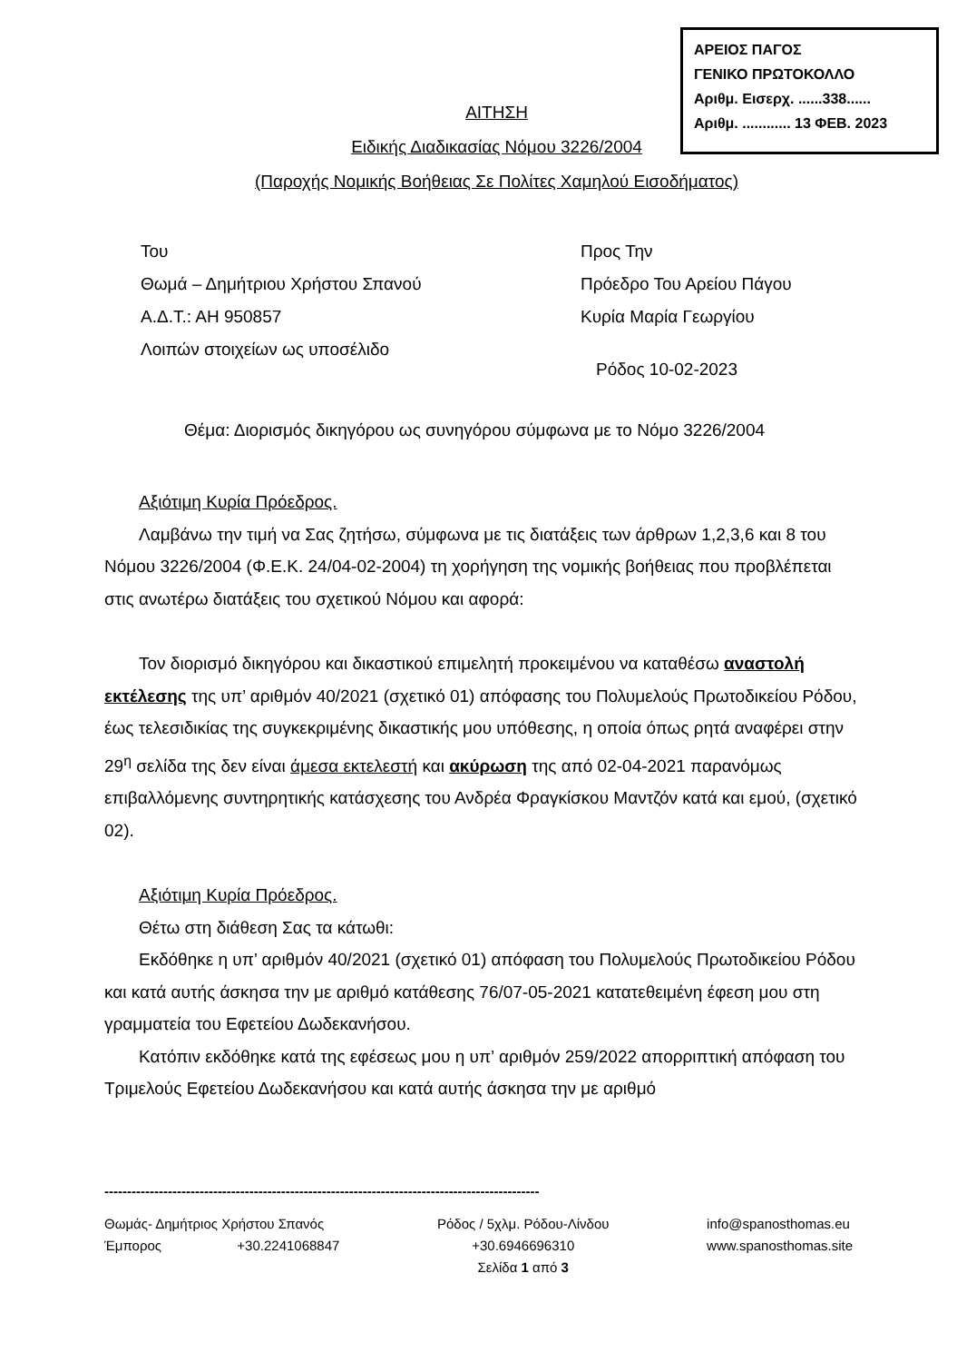ΑΡΕΙΟΣ ΠΑΓΟΣ
ΓΕΝΙΚΟ ΠΡΩΤΟΚΟΛΛΟ
Αριθμ. Εισερχ. ......338......
Αριθμ. ............ 13 ΦΕΒ. 2023
ΑΙΤΗΣΗ
Ειδικής Διαδικασίας Νόμου 3226/2004
(Παροχής Νομικής Βοήθειας Σε Πολίτες Χαμηλού Εισοδήματος)
Του
Θωμά – Δημήτριου Χρήστου Σπανού
Α.Δ.Τ.: ΑΗ 950857
Λοιπών στοιχείων ως υποσέλιδο
Προς Την
Πρόεδρο Του Αρείου Πάγου
Κυρία Μαρία Γεωργίου
Ρόδος 10-02-2023
Θέμα: Διορισμός δικηγόρου ως συνηγόρου σύμφωνα με το Νόμο 3226/2004
Αξιότιμη Κυρία Πρόεδρος.
Λαμβάνω την τιμή να Σας ζητήσω, σύμφωνα με τις διατάξεις των άρθρων 1,2,3,6 και 8 του Νόμου 3226/2004 (Φ.Ε.Κ. 24/04-02-2004) τη χορήγηση της νομικής βοήθειας που προβλέπεται στις ανωτέρω διατάξεις του σχετικού Νόμου και αφορά:
Τον διορισμό δικηγόρου και δικαστικού επιμελητή προκειμένου να καταθέσω αναστολή εκτέλεσης της υπ’ αριθμόν 40/2021 (σχετικό 01) απόφασης του Πολυμελούς Πρωτοδικείου Ρόδου, έως τελεσιδικίας της συγκεκριμένης δικαστικής μου υπόθεσης, η οποία όπως ρητά αναφέρει στην 29<sup>η</sup> σελίδα της δεν είναι άμεσα εκτελεστή και ακύρωση της από 02-04-2021 παρανόμως επιβαλλόμενης συντηρητικής κατάσχεσης του Ανδρέα Φραγκίσκου Μαντζόν κατά και εμού, (σχετικό 02).
Αξιότιμη Κυρία Πρόεδρος.
Θέτω στη διάθεση Σας τα κάτωθι:
Εκδόθηκε η υπ’ αριθμόν 40/2021 (σχετικό 01) απόφαση του Πολυμελούς Πρωτοδικείου Ρόδου και κατά αυτής άσκησα την με αριθμό κατάθεσης 76/07-05-2021 κατατεθειμένη έφεση μου στη γραμματεία του Εφετείου Δωδεκανήσου.
Κατόπιν εκδόθηκε κατά της εφέσεως μου η υπ’ αριθμόν 259/2022 απορριπτική απόφαση του Τριμελούς Εφετείου Δωδεκανήσου και κατά αυτής άσκησα την με αριθμό
------------------------------------------------------------------------------------------------
Θωμάς- Δημήτριος Χρήστου Σπανός
Έμπορος +30.2241068847
Ρόδος / 5χλμ. Ρόδου-Λίνδου
+30.6946696310
Σελίδα 1 από 3
info@spanosthomas.eu
www.spanosthomas.site